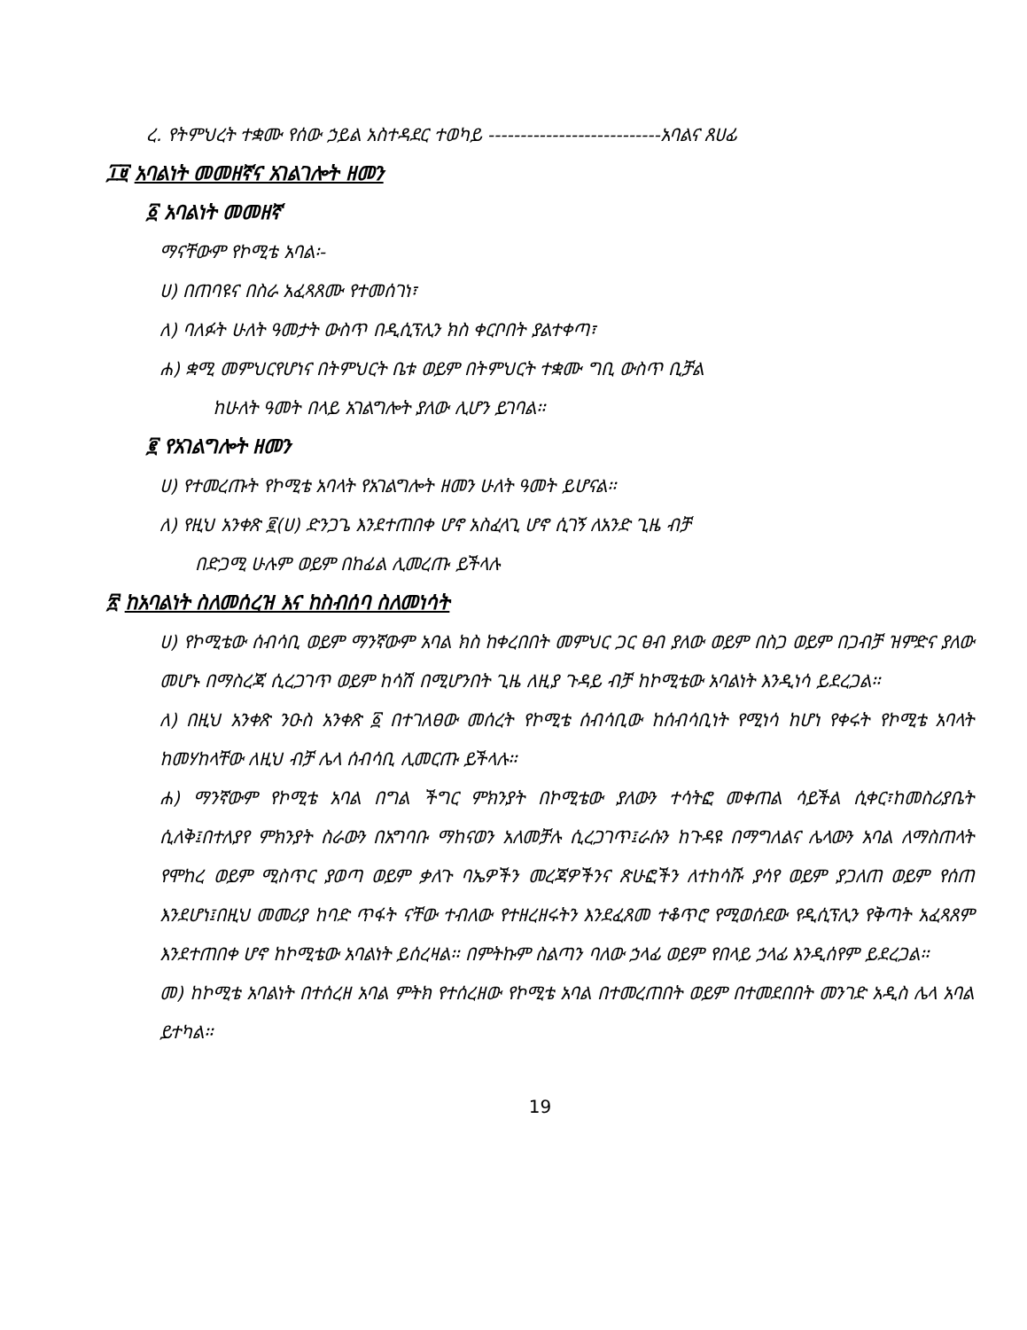ረ. የትምህረት ተቋሙ የሰው ኃይል አስተዳደር ተወካይ ---------------------------አባልና ጸሀፊ
፲፱ አባልነት መመዘኛና አገልገሎት ዘመን
፩ አባልነት መመዘኛ
ማናቸውም የኮሚቴ አባል፡-
ሀ) በጠባዩና በስራ አፈጻጸሙ የተመሰገነ፣
ለ) ባለፉት ሁለት ዓመታት ውስጥ በዲሲፕሊን ክስ ቀርቦበት ያልተቀጣ፣
ሐ) ቋሚ መምህርየሆነና በትምህርት ቤቱ ወይም በትምህርት ተቋሙ ግቢ ውስጥ ቢቻል
ከሁለት ዓመት በላይ አገልግሎት ያለው ሊሆን ይገባል፡፡
፪ የአገልግሎት ዘመን
ሀ) የተመረጡት የኮሚቴ አባላት የአገልግሎት ዘመን ሁለት ዓመት ይሆናል፡፡
ለ) የዚህ አንቀጽ ፪(ሀ) ድንጋጌ እንደተጠበቀ ሆኖ አስፈላጊ ሆኖ ሲገኝ ለአንድ ጊዜ ብቻ
በድጋሚ ሁሉም ወይም በከፊል ሊመረጡ ይችላሉ
፳ ከአባልነት ስለመሰረዝ እና ከስብሰባ ስለመነሳት
ሀ) የኮሚቴው ሰብሳቢ ወይም ማንኛውም አባል ክስ ከቀረበበት መምህር ጋር ፀብ ያለው ወይም በስጋ ወይም በጋብቻ ዝምድና ያለው መሆኑ በማስረጃ ሲረጋገጥ ወይም ከሳሽ በሚሆንበት ጊዜ ለዚያ ጉዳይ ብቻ ከኮሚቴው አባልነት እንዲነሳ ይደረጋል፡፡
ለ) በዚህ አንቀጽ ንዑስ አንቀጽ ፩ በተገለፀው መሰረት የኮሚቴ ሰብሳቢው ከሰብሳቢነት የሚነሳ ከሆነ የቀሩት የኮሚቴ አባላት ከመሃከላቸው ለዚህ ብቻ ሌላ ሰብሳቢ ሊመርጡ ይችላሉ፡፡
ሐ) ማንኛውም የኮሚቴ አባል በግል ችግር ምክንያት በኮሚቴው ያለውን ተሳትፎ መቀጠል ሳይችል ሲቀር፣ከመስሪያቤት ሲለቅ፤በተለያየ ምክንያት ስራውን በአግባቡ ማከናወን አለመቻሉ ሲረጋገጥ፤ራሱን ከጉዳዩ በማግለልና ሌላውን አባል ለማስጠላት የሞከረ ወይም ሚስጥር ያወጣ ወይም ቃለጉ ባኤዎችን መረጃዎችንና ጽሁፎችን ለተከሳሹ ያሳየ ወይም ያጋለጠ ወይም የሰጠ እንደሆነ፤በዚህ መመሪያ ከባድ ጥፋት ናቸው ተብለው የተዘረዘሩትን እንደፈጸመ ተቆጥሮ የሚወሰደው የዲሲፕሊን የቅጣት አፈጻጸም እንደተጠበቀ ሆኖ ከኮሚቴው አባልነት ይሰረዛል፡፡ በምትኩም ስልጣን ባለው ኃላፊ ወይም የበላይ ኃላፊ እንዲሰየም ይደረጋል፡፡
መ) ከኮሚቴ አባልነት በተሰረዘ አባል ምትክ የተሰረዘው የኮሚቴ አባል በተመረጠበት ወይም በተመደበበት መንገድ አዲስ ሌላ አባል ይተካል፡፡
19